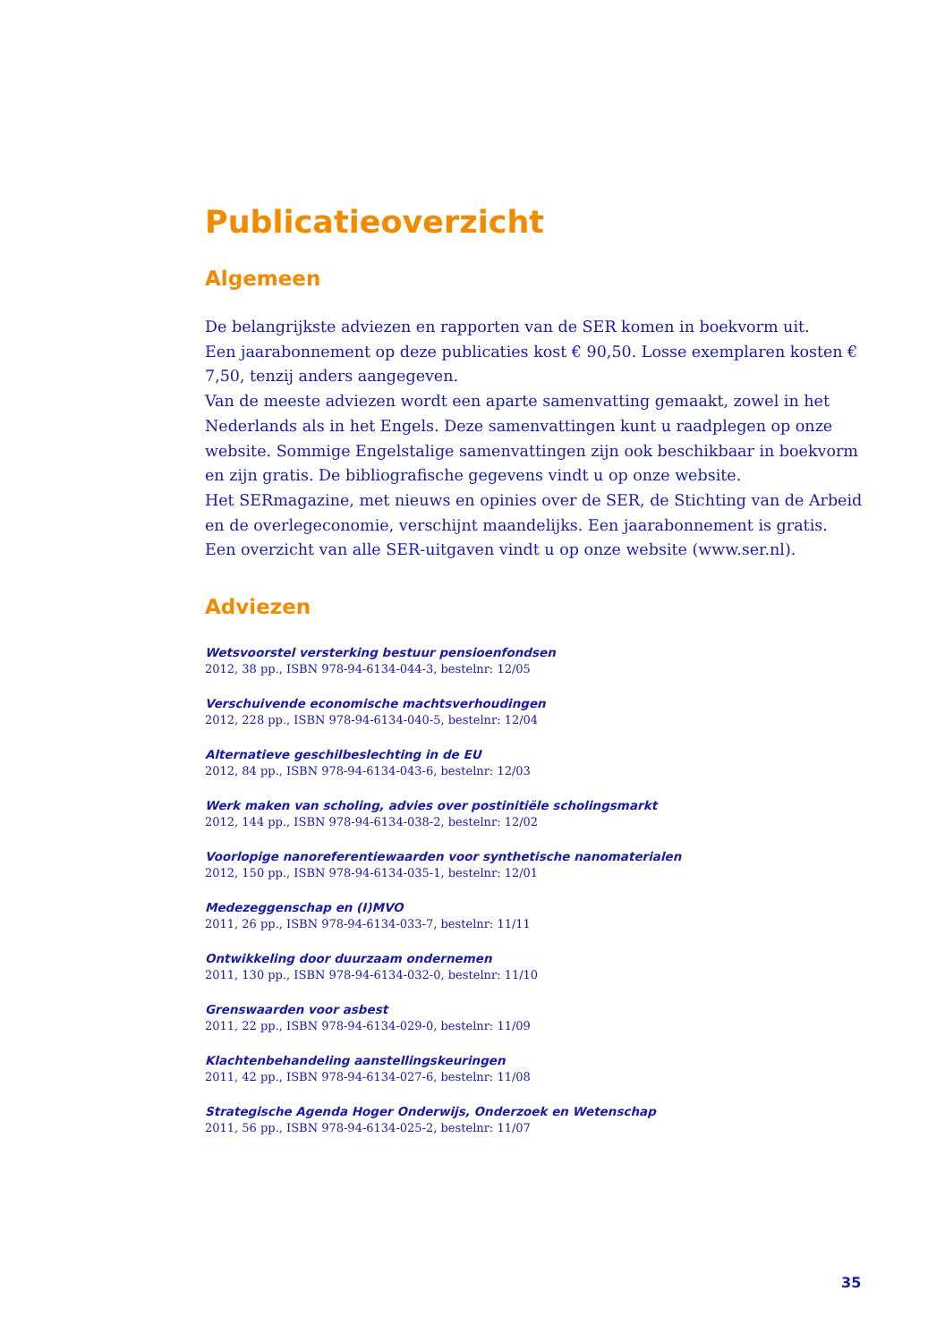Publicatieoverzicht
Algemeen
De belangrijkste adviezen en rapporten van de SER komen in boekvorm uit.
Een jaarabonnement op deze publicaties kost € 90,50. Losse exemplaren kosten € 7,50, tenzij anders aangegeven.
Van de meeste adviezen wordt een aparte samenvatting gemaakt, zowel in het Nederlands als in het Engels. Deze samenvattingen kunt u raadplegen op onze website. Sommige Engelstalige samenvattingen zijn ook beschikbaar in boekvorm en zijn gratis. De bibliografische gegevens vindt u op onze website.
Het SERmagazine, met nieuws en opinies over de SER, de Stichting van de Arbeid en de overlegeconomie, verschijnt maandelijks. Een jaarabonnement is gratis.
Een overzicht van alle SER-uitgaven vindt u op onze website (www.ser.nl).
Adviezen
Wetsvoorstel versterking bestuur pensioenfondsen
2012, 38 pp., ISBN 978-94-6134-044-3, bestelnr: 12/05
Verschuivende economische machtsverhoudingen
2012, 228 pp., ISBN 978-94-6134-040-5, bestelnr: 12/04
Alternatieve geschilbeslechting in de EU
2012, 84 pp., ISBN 978-94-6134-043-6, bestelnr: 12/03
Werk maken van scholing, advies over postinitiële scholingsmarkt
2012, 144 pp., ISBN 978-94-6134-038-2, bestelnr: 12/02
Voorlopige nanoreferentiewaarden voor synthetische nanomaterialen
2012, 150 pp., ISBN 978-94-6134-035-1, bestelnr: 12/01
Medezeggenschap en (I)MVO
2011, 26 pp., ISBN 978-94-6134-033-7, bestelnr: 11/11
Ontwikkeling door duurzaam ondernemen
2011, 130 pp., ISBN 978-94-6134-032-0, bestelnr: 11/10
Grenswaarden voor asbest
2011, 22 pp., ISBN 978-94-6134-029-0, bestelnr: 11/09
Klachtenbehandeling aanstellingskeuringen
2011, 42 pp., ISBN 978-94-6134-027-6, bestelnr: 11/08
Strategische Agenda Hoger Onderwijs, Onderzoek en Wetenschap
2011, 56 pp., ISBN 978-94-6134-025-2, bestelnr: 11/07
35